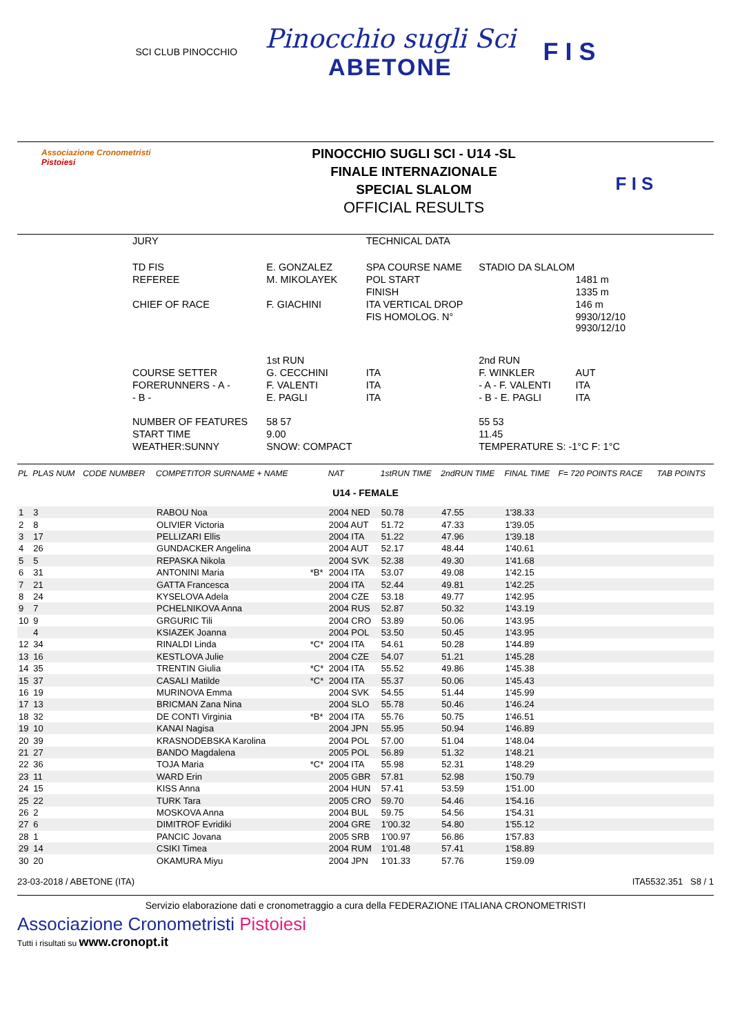SCI CLUB PINOCCHIO
Pinocchio sugli Sci
ABETONE
F I S
Associazione Cronometristi
Pistoiesi
PINOCCHIO SUGLI SCI - U14 -SL
FINALE INTERNAZIONALE
SPECIAL SLALOM
OFFICIAL RESULTS
F I S
| JURY | | TECHNICAL DATA | | |
| TD FIS | E. GONZALEZ | SPA COURSE NAME | STADIO DA SLALOM | |
| REFEREE | M. MIKOLAYEK | POL START | | 1481 m |
| | | FINISH | | 1335 m |
| CHIEF OF RACE | F. GIACHINI | ITA VERTICAL DROP | | 146 m |
| | | FIS HOMOLOG. N° | | 9930/12/10 9930/12/10 |
| | 1st RUN | | 2nd RUN | |
| COURSE SETTER | G. CECCHINI | ITA | F. WINKLER | AUT |
| FORERUNNERS - A - | F. VALENTI | ITA | - A - F. VALENTI | ITA |
| - B - | E. PAGLI | ITA | - B - E. PAGLI | ITA |
| NUMBER OF FEATURES | 58 57 | | 55 53 | |
| START TIME | 9.00 | | 11.45 | |
| WEATHER:SUNNY | SNOW: COMPACT | | TEMPERATURE S: -1°C F: 1°C | |
| PL | PLAS NUM | CODE NUMBER | COMPETITOR SURNAME + NAME | | NAT | 1stRUN TIME | 2ndRUN TIME | FINAL TIME | F= 720 POINTS RACE | TAB POINTS |
| --- | --- | --- | --- | --- | --- | --- | --- | --- | --- | --- |
| U14 - FEMALE | | | | | | | | | | |
| 1 | 3 | | RABOU Noa | | 2004 NED | 50.78 | 47.55 | 1'38.33 | | |
| 2 | 8 | | OLIVIER Victoria | | 2004 AUT | 51.72 | 47.33 | 1'39.05 | | |
| 3 | 17 | | PELLIZARI Ellis | | 2004 ITA | 51.22 | 47.96 | 1'39.18 | | |
| 4 | 26 | | GUNDACKER Angelina | | 2004 AUT | 52.17 | 48.44 | 1'40.61 | | |
| 5 | 5 | | REPASKA Nikola | | 2004 SVK | 52.38 | 49.30 | 1'41.68 | | |
| 6 | 31 | | ANTONINI Maria | *B* | 2004 ITA | 53.07 | 49.08 | 1'42.15 | | |
| 7 | 21 | | GATTA Francesca | | 2004 ITA | 52.44 | 49.81 | 1'42.25 | | |
| 8 | 24 | | KYSELOVA Adela | | 2004 CZE | 53.18 | 49.77 | 1'42.95 | | |
| 9 | 7 | | PCHELNIKOVA Anna | | 2004 RUS | 52.87 | 50.32 | 1'43.19 | | |
| 10 | 9 | | GRGURIC Tili | | 2004 CRO | 53.89 | 50.06 | 1'43.95 | | |
| | 4 | | KSIAZEK Joanna | | 2004 POL | 53.50 | 50.45 | 1'43.95 | | |
| 12 | 34 | | RINALDI Linda | *C* | 2004 ITA | 54.61 | 50.28 | 1'44.89 | | |
| 13 | 16 | | KESTLOVA Julie | | 2004 CZE | 54.07 | 51.21 | 1'45.28 | | |
| 14 | 35 | | TRENTIN Giulia | *C* | 2004 ITA | 55.52 | 49.86 | 1'45.38 | | |
| 15 | 37 | | CASALI Matilde | *C* | 2004 ITA | 55.37 | 50.06 | 1'45.43 | | |
| 16 | 19 | | MURINOVA Emma | | 2004 SVK | 54.55 | 51.44 | 1'45.99 | | |
| 17 | 13 | | BRICMAN Zana Nina | | 2004 SLO | 55.78 | 50.46 | 1'46.24 | | |
| 18 | 32 | | DE CONTI Virginia | *B* | 2004 ITA | 55.76 | 50.75 | 1'46.51 | | |
| 19 | 10 | | KANAI Nagisa | | 2004 JPN | 55.95 | 50.94 | 1'46.89 | | |
| 20 | 39 | | KRASNODEBSKA Karolina | | 2004 POL | 57.00 | 51.04 | 1'48.04 | | |
| 21 | 27 | | BANDO Magdalena | | 2005 POL | 56.89 | 51.32 | 1'48.21 | | |
| 22 | 36 | | TOJA Maria | *C* | 2004 ITA | 55.98 | 52.31 | 1'48.29 | | |
| 23 | 11 | | WARD Erin | | 2005 GBR | 57.81 | 52.98 | 1'50.79 | | |
| 24 | 15 | | KISS Anna | | 2004 HUN | 57.41 | 53.59 | 1'51.00 | | |
| 25 | 22 | | TURK Tara | | 2005 CRO | 59.70 | 54.46 | 1'54.16 | | |
| 26 | 2 | | MOSKOVA Anna | | 2004 BUL | 59.75 | 54.56 | 1'54.31 | | |
| 27 | 6 | | DIMITROF Evridiki | | 2004 GRE | 1'00.32 | 54.80 | 1'55.12 | | |
| 28 | 1 | | PANCIC Jovana | | 2005 SRB | 1'00.97 | 56.86 | 1'57.83 | | |
| 29 | 14 | | CSIKI Timea | | 2004 RUM | 1'01.48 | 57.41 | 1'58.89 | | |
| 30 | 20 | | OKAMURA Miyu | | 2004 JPN | 1'01.33 | 57.76 | 1'59.09 | | |
23-03-2018 / ABETONE (ITA) ITA5532.351 S8 / 1
Servizio elaborazione dati e cronometraggio a cura della FEDERAZIONE ITALIANA CRONOMETRISTI
Associazione Cronometristi Pistoiesi
Tutti i risultati su www.cronopt.it